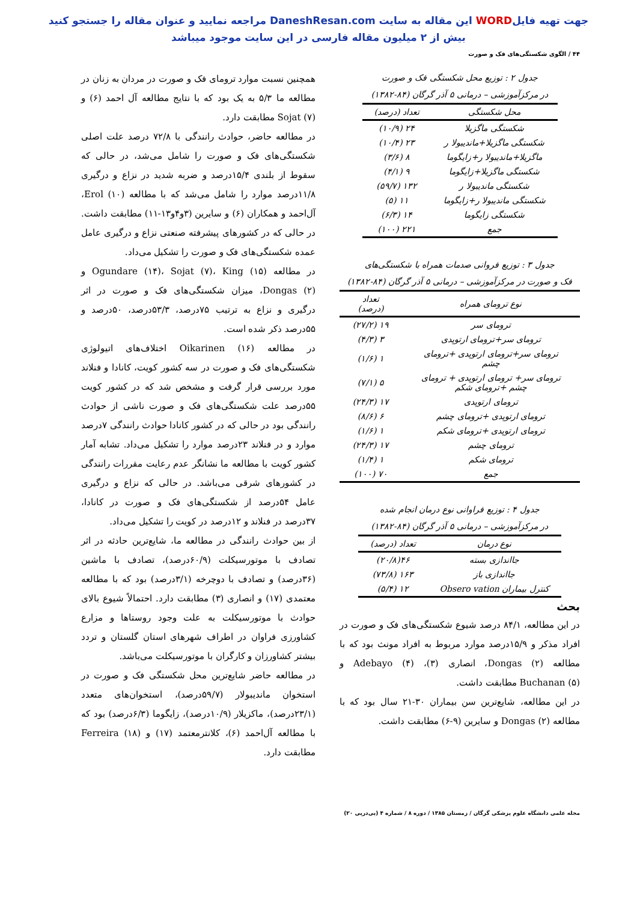جهت تهیه فایلWORD این مقاله به سایت DaneshResan.com مراجعه نمایید و عنوان مقاله را جستجو کنید
بیش از ۲ میلیون مقاله فارسی در این سایت موجود میباشد
۴۴ / الگوی شکستگی‌های فک و صورت
جدول ۲ : توزیع محل شکستگی فک و صورت
در مرکزآموزشی – درمانی ۵ آذر گرگان (۸۴-۱۳۸۲)
| محل شکستگی | تعداد (درصد) |
| --- | --- |
| شکستگی ماگزیلا | ۲۴ (۱۰/۹) |
| شکستگی ماگزیلا+ماندیبولا ر | ۲۳ (۱۰/۴) |
| ماگزیلا+ماندیبولا ر+زایگوما | ۸ (۳/۶) |
| شکستگی ماگزیلا+زایگوما | ۹ (۴/۱) |
| شکستگی ماندیبولا ر | ۱۳۲ (۵۹/۷) |
| شکستگی ماندیبولا ر+زایگوما | ۱۱ (۵) |
| شکستگی زایگوما | ۱۴ (۶/۳) |
| جمع | ۲۲۱ (۱۰۰) |
جدول ۳ : توزیع فروانی صدمات همراه با شکستگی‌های
فک و صورت در مرکزآموزشی – درمانی ۵ آذر گرگان (۸۴-۱۳۸۲)
| نوع ترومای همراه | تعداد (درصد) |
| --- | --- |
| ترومای سر | ۱۹ (۲۷/۲) |
| ترومای سر+ترومای ارتوپدی | ۳ (۴/۳) |
| ترومای سر+ترومای ارتوپدی +ترومای چشم | ۱ (۱/۶) |
| ترومای سر+ ترومای ارتوپدی + ترومای چشم +ترومای شکم | ۵ (۷/۱) |
| ترومای ارتوپدی | ۱۷ (۲۴/۳) |
| ترومای ارتوپدی +ترومای چشم | ۶ (۸/۶) |
| ترومای ارتوپدی +ترومای شکم | ۱ (۱/۶) |
| ترومای چشم | ۱۷ (۲۴/۳) |
| ترومای شکم | ۱ (۱/۴) |
| جمع | ۷۰ (۱۰۰) |
جدول ۴ : توزیع فراوانی نوع درمان انجام شده
در مرکزآموزشی – درمانی ۵ آذر گرگان (۸۴-۱۳۸۲)
| نوع درمان | تعداد (درصد) |
| --- | --- |
| جااندازی بسته | ۴۶(۲۰/۸) |
| جااندازی باز | ۱۶۳ (۷۳/۸) |
| کنترل بیماران Obsero vation | ۱۲ (۵/۴) |
بحث
در این مطالعه، ۸۴/۱ درصد شیوع شکستگی‌های فک و صورت در افراد مذکر و ۱۵/۹درصد موارد مربوط به افراد مونث بود که با مطالعه Dongas (۲)، انصاری (۳)، Adebayo (۴) و Buchanan (۵) مطابقت داشت.
در این مطالعه، شایع‌ترین سن بیماران ۳۰-۲۱ سال بود که با مطالعه Dongas (۲) و سایرین (۹-۶) مطابقت داشت.
همچنین نسبت موارد ترومای فک و صورت در مردان به زنان در مطالعه ما ۵/۳ به یک بود که با نتایج مطالعه آل احمد (۶) و Sojat (۷) مطابقت دارد.
در مطالعه حاضر، حوادث رانندگی با ۷۲/۸ درصد علت اصلی شکستگی‌های فک و صورت را شامل می‌شد، در حالی که سقوط از بلندی ۱۵/۴درصد و ضربه شدید در نزاع و درگیری ۱۱/۸درصد موارد را شامل می‌شد که با مطالعه Erol (۱۰)، آل‌احمد و همکاران (۶) و سایرین (۳و۴و۱۳-۱۱) مطابقت داشت. در حالی که در کشورهای پیشرفته صنعتی نزاع و درگیری عامل عمده شکستگی‌های فک و صورت را تشکیل می‌داد.
در مطالعه Ogundare (۱۴)، Sojat (۷)، King (۱۵) و Dongas (۲)، میزان شکستگی‌های فک و صورت در اثر درگیری و نزاع به ترتیب ۷۵درصد، ۵۳/۳درصد، ۵۰درصد و ۵۵درصد ذکر شده است.
در مطالعه Oikarinen (۱۶) اختلاف‌های اتیولوژی شکستگی‌های فک و صورت در سه کشور کویت، کانادا و فنلاند مورد بررسی قرار گرفت و مشخص شد که در کشور کویت ۵۵درصد علت شکستگی‌های فک و صورت ناشی از حوادث رانندگی بود در حالی که در کشور کانادا حوادث رانندگی ۷درصد موارد و در فنلاند ۲۳درصد موارد را تشکیل می‌داد. تشابه آمار کشور کویت با مطالعه ما نشانگر عدم رعایت مقررات رانندگی در کشورهای شرقی می‌باشد. در حالی که نزاع و درگیری عامل ۵۴درصد از شکستگی‌های فک و صورت در کانادا، ۳۷درصد در فنلاند و ۱۲درصد در کویت را تشکیل می‌داد.
از بین حوادث رانندگی در مطالعه ما، شایع‌ترین حادثه در اثر تصادف با موتورسیکلت (۶۰/۹درصد)، تصادف با ماشین (۳۶درصد) و تصادف با دوچرخه (۳/۱درصد) بود که با مطالعه معتمدی (۱۷) و انصاری (۳) مطابقت دارد. احتمالاً شیوع بالای حوادث با موتورسیکلت به علت وجود روستاها و مزارع کشاورزی فراوان در اطراف شهرهای استان گلستان و تردد بیشتر کشاورزان و کارگران با موتورسیکلت می‌باشد.
در مطالعه حاضر شایع‌ترین محل شکستگی فک و صورت در استخوان ماندیبولار (۵۹/۷درصد)، استخوان‌های متعدد (۲۳/۱درصد)، ماکزیلار (۱۰/۹درصد)، زایگوما (۶/۳درصد) بود که با مطالعه آل‌احمد (۶)، کلانترمعتمد (۱۷) و Ferreira (۱۸) مطابقت دارد.
مجله علمی دانشگاه علوم پزشکی گرگان / زمستان ۱۳۸۵ / دوره ۸ / شماره ۴ (پی‌درپی ۲۰)